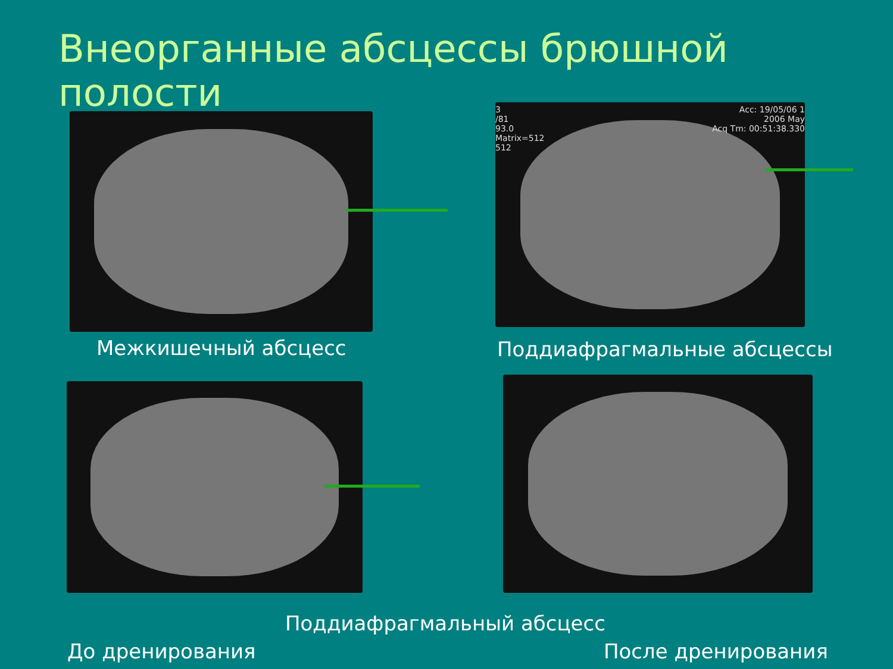Внеорганные абсцессы брюшной полости
3
/81
93.0
Matrix=512
512
Acc: 19/05/06 1
2006 May
Acq Tm: 00:51:38.330
Межкишечный абсцесс Поддиафрагмальные абсцессы
Поддиафрагмальный абсцесс
До дренирования После дренирования